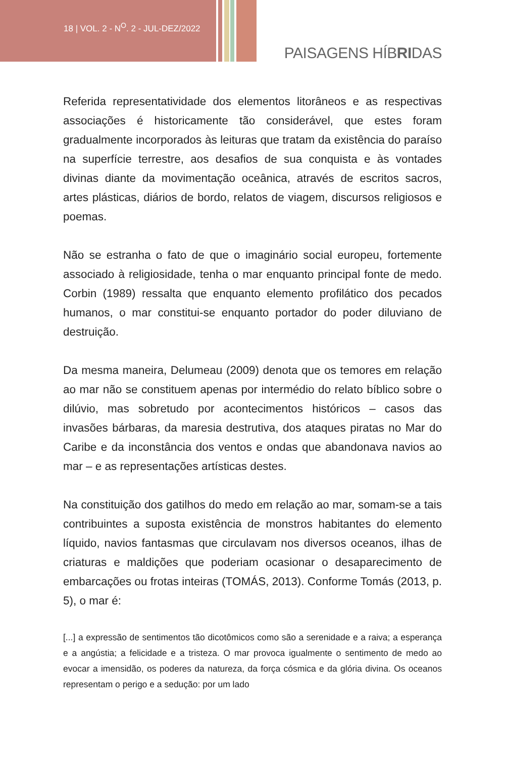18 | VOL. 2 - N<sup>O</sup>. 2 - JUL-DEZ/2022
PAISAGENS HÍBRIDAS
Referida representatividade dos elementos litorâneos e as respectivas associações é historicamente tão considerável, que estes foram gradualmente incorporados às leituras que tratam da existência do paraíso na superfície terrestre, aos desafios de sua conquista e às vontades divinas diante da movimentação oceânica, através de escritos sacros, artes plásticas, diários de bordo, relatos de viagem, discursos religiosos e poemas.
Não se estranha o fato de que o imaginário social europeu, fortemente associado à religiosidade, tenha o mar enquanto principal fonte de medo. Corbin (1989) ressalta que enquanto elemento profilático dos pecados humanos, o mar constitui-se enquanto portador do poder diluviano de destruição.
Da mesma maneira, Delumeau (2009) denota que os temores em relação ao mar não se constituem apenas por intermédio do relato bíblico sobre o dilúvio, mas sobretudo por acontecimentos históricos – casos das invasões bárbaras, da maresia destrutiva, dos ataques piratas no Mar do Caribe e da inconstância dos ventos e ondas que abandonava navios ao mar – e as representações artísticas destes.
Na constituição dos gatilhos do medo em relação ao mar, somam-se a tais contribuintes a suposta existência de monstros habitantes do elemento líquido, navios fantasmas que circulavam nos diversos oceanos, ilhas de criaturas e maldições que poderiam ocasionar o desaparecimento de embarcações ou frotas inteiras (TOMÁS, 2013). Conforme Tomás (2013, p. 5), o mar é:
[...] a expressão de sentimentos tão dicotômicos como são a serenidade e a raiva; a esperança e a angústia; a felicidade e a tristeza. O mar provoca igualmente o sentimento de medo ao evocar a imensidão, os poderes da natureza, da força cósmica e da glória divina. Os oceanos representam o perigo e a sedução: por um lado